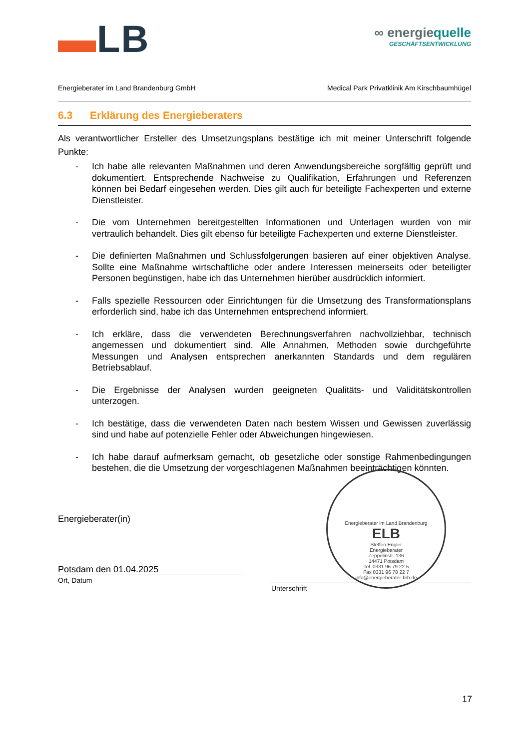▬LB
∞ energiequelle
GESCHÄFTSENTWICKLUNG
Energieberater im Land Brandenburg GmbH Medical Park Privatklinik Am Kirschbaumhügel
6.3 Erklärung des Energieberaters
Als verantwortlicher Ersteller des Umsetzungsplans bestätige ich mit meiner Unterschrift folgende Punkte:
- Ich habe alle relevanten Maßnahmen und deren Anwendungsbereiche sorgfältig geprüft und dokumentiert. Entsprechende Nachweise zu Qualifikation, Erfahrungen und Referenzen können bei Bedarf eingesehen werden. Dies gilt auch für beteiligte Fachexperten und externe Dienstleister.
- Die vom Unternehmen bereitgestellten Informationen und Unterlagen wurden von mir vertraulich behandelt. Dies gilt ebenso für beteiligte Fachexperten und externe Dienstleister.
- Die definierten Maßnahmen und Schlussfolgerungen basieren auf einer objektiven Analyse. Sollte eine Maßnahme wirtschaftliche oder andere Interessen meinerseits oder beteiligter Personen begünstigen, habe ich das Unternehmen hierüber ausdrücklich informiert.
- Falls spezielle Ressourcen oder Einrichtungen für die Umsetzung des Transformationsplans erforderlich sind, habe ich das Unternehmen entsprechend informiert.
- Ich erkläre, dass die verwendeten Berechnungsverfahren nachvollziehbar, technisch angemessen und dokumentiert sind. Alle Annahmen, Methoden sowie durchgeführte Messungen und Analysen entsprechen anerkannten Standards und dem regulären Betriebsablauf.
- Die Ergebnisse der Analysen wurden geeigneten Qualitäts- und Validitätskontrollen unterzogen.
- Ich bestätige, dass die verwendeten Daten nach bestem Wissen und Gewissen zuverlässig sind und habe auf potenzielle Fehler oder Abweichungen hingewiesen.
- Ich habe darauf aufmerksam gemacht, ob gesetzliche oder sonstige Rahmenbedingungen bestehen, die die Umsetzung der vorgeschlagenen Maßnahmen beeinträchtigen könnten.
Energieberater(in)
Potsdam den 01.04.2025
Ort, Datum
Energieberater im Land Brandenburg
ELB
Steffen Engler
Energieberater
Zeppelinstr. 136
14471 Potsdam
Tel. 0331 96 79 22 5
Fax 0331 96 78 22 7
info@energieberater-brb.de
Unterschrift
17